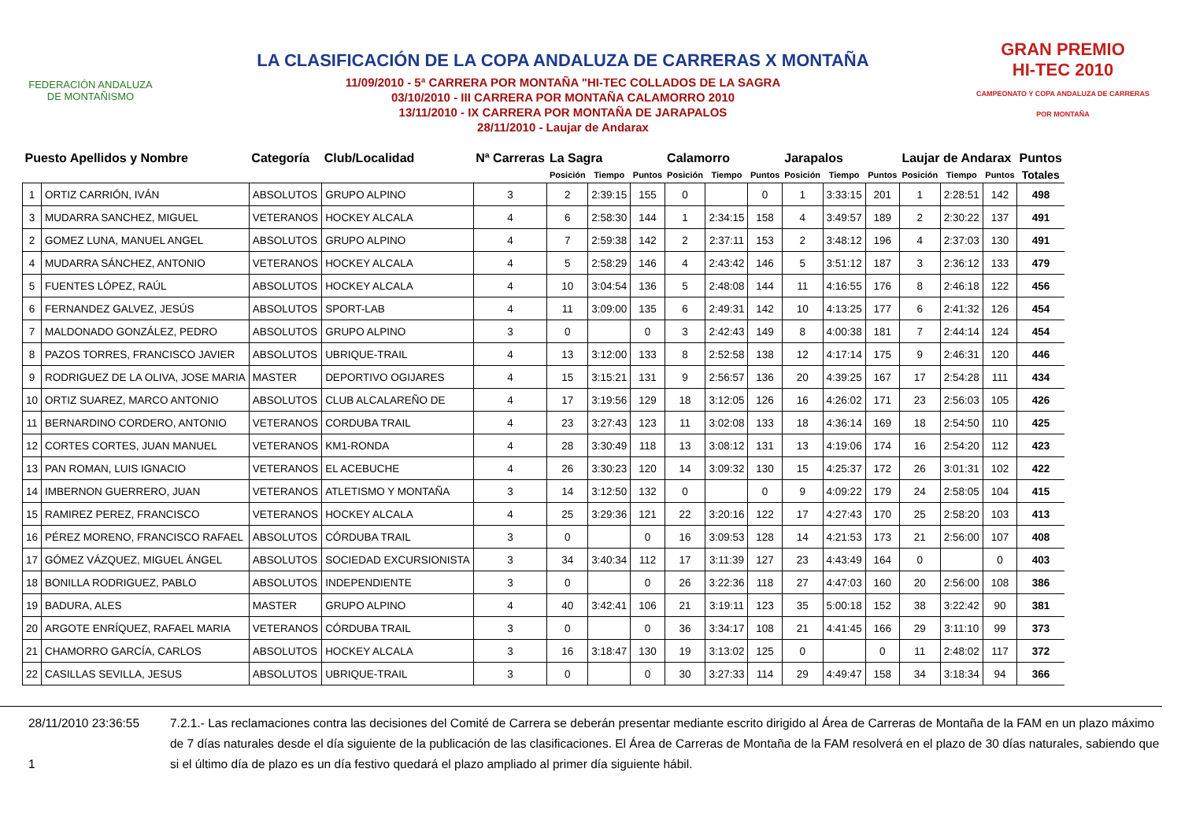FEDERACIÓN ANDALUZA
DE MONTAÑISMO
LA CLASIFICACIÓN DE LA COPA ANDALUZA DE CARRERAS X MONTAÑA
11/09/2010 - 5ª CARRERA POR MONTAÑA "HI-TEC COLLADOS DE LA SAGRA
03/10/2010 - III CARRERA POR MONTAÑA CALAMORRO 2010
13/11/2010 - IX CARRERA POR MONTAÑA DE JARAPALOS
28/11/2010 - Laujar de Andarax
GRAN PREMIO
HI-TEC 2010
CAMPEONATO Y COPA ANDALUZA DE CARRERAS POR MONTAÑA
| Puesto Apellidos y Nombre | | Categoría | Club/Localidad | Nª Carreras | La Sagra | | | Calamorro | | | Jarapalos | | | Laujar de Andarax | | | Puntos |
| --- | --- | --- | --- | --- | --- | --- | --- | --- | --- | --- | --- | --- | --- | --- | --- | --- | --- |
| | | | | | Posición | Tiempo | Puntos | Posición | Tiempo | Puntos | Posición | Tiempo | Puntos | Posición | Tiempo | Puntos | Totales |
| 1 | ORTIZ CARRIÓN, IVÁN | ABSOLUTOS | GRUPO ALPINO | 3 | 2 | 2:39:15 | 155 | 0 | | 0 | 1 | 3:33:15 | 201 | 1 | 2:28:51 | 142 | 498 |
| 3 | MUDARRA SANCHEZ, MIGUEL | VETERANOS | HOCKEY ALCALA | 4 | 6 | 2:58:30 | 144 | 1 | 2:34:15 | 158 | 4 | 3:49:57 | 189 | 2 | 2:30:22 | 137 | 491 |
| 2 | GOMEZ LUNA, MANUEL ANGEL | ABSOLUTOS | GRUPO ALPINO | 4 | 7 | 2:59:38 | 142 | 2 | 2:37:11 | 153 | 2 | 3:48:12 | 196 | 4 | 2:37:03 | 130 | 491 |
| 4 | MUDARRA SÁNCHEZ, ANTONIO | VETERANOS | HOCKEY ALCALA | 4 | 5 | 2:58:29 | 146 | 4 | 2:43:42 | 146 | 5 | 3:51:12 | 187 | 3 | 2:36:12 | 133 | 479 |
| 5 | FUENTES LÓPEZ, RAÚL | ABSOLUTOS | HOCKEY ALCALA | 4 | 10 | 3:04:54 | 136 | 5 | 2:48:08 | 144 | 11 | 4:16:55 | 176 | 8 | 2:46:18 | 122 | 456 |
| 6 | FERNANDEZ GALVEZ, JESÚS | ABSOLUTOS | SPORT-LAB | 4 | 11 | 3:09:00 | 135 | 6 | 2:49:31 | 142 | 10 | 4:13:25 | 177 | 6 | 2:41:32 | 126 | 454 |
| 7 | MALDONADO GONZÁLEZ, PEDRO | ABSOLUTOS | GRUPO ALPINO | 3 | 0 | | 0 | 3 | 2:42:43 | 149 | 8 | 4:00:38 | 181 | 7 | 2:44:14 | 124 | 454 |
| 8 | PAZOS TORRES, FRANCISCO JAVIER | ABSOLUTOS | UBRIQUE-TRAIL | 4 | 13 | 3:12:00 | 133 | 8 | 2:52:58 | 138 | 12 | 4:17:14 | 175 | 9 | 2:46:31 | 120 | 446 |
| 9 | RODRIGUEZ DE LA OLIVA, JOSE MARIA | MASTER | DEPORTIVO OGIJARES | 4 | 15 | 3:15:21 | 131 | 9 | 2:56:57 | 136 | 20 | 4:39:25 | 167 | 17 | 2:54:28 | 111 | 434 |
| 10 | ORTIZ SUAREZ, MARCO ANTONIO | ABSOLUTOS | CLUB ALCALAREÑO DE | 4 | 17 | 3:19:56 | 129 | 18 | 3:12:05 | 126 | 16 | 4:26:02 | 171 | 23 | 2:56:03 | 105 | 426 |
| 11 | BERNARDINO CORDERO, ANTONIO | VETERANOS | CORDUBA TRAIL | 4 | 23 | 3:27:43 | 123 | 11 | 3:02:08 | 133 | 18 | 4:36:14 | 169 | 18 | 2:54:50 | 110 | 425 |
| 12 | CORTES CORTES, JUAN MANUEL | VETERANOS | KM1-RONDA | 4 | 28 | 3:30:49 | 118 | 13 | 3:08:12 | 131 | 13 | 4:19:06 | 174 | 16 | 2:54:20 | 112 | 423 |
| 13 | PAN ROMAN, LUIS IGNACIO | VETERANOS | EL ACEBUCHE | 4 | 26 | 3:30:23 | 120 | 14 | 3:09:32 | 130 | 15 | 4:25:37 | 172 | 26 | 3:01:31 | 102 | 422 |
| 14 | IMBERNON GUERRERO, JUAN | VETERANOS | ATLETISMO Y MONTAÑA | 3 | 14 | 3:12:50 | 132 | 0 | | 0 | 9 | 4:09:22 | 179 | 24 | 2:58:05 | 104 | 415 |
| 15 | RAMIREZ PEREZ, FRANCISCO | VETERANOS | HOCKEY ALCALA | 4 | 25 | 3:29:36 | 121 | 22 | 3:20:16 | 122 | 17 | 4:27:43 | 170 | 25 | 2:58:20 | 103 | 413 |
| 16 | PÉREZ MORENO, FRANCISCO RAFAEL | ABSOLUTOS | CÓRDUBA TRAIL | 3 | 0 | | 0 | 16 | 3:09:53 | 128 | 14 | 4:21:53 | 173 | 21 | 2:56:00 | 107 | 408 |
| 17 | GÓMEZ VÁZQUEZ, MIGUEL ÁNGEL | ABSOLUTOS | SOCIEDAD EXCURSIONISTA | 3 | 34 | 3:40:34 | 112 | 17 | 3:11:39 | 127 | 23 | 4:43:49 | 164 | 0 | | 0 | 403 |
| 18 | BONILLA RODRIGUEZ, PABLO | ABSOLUTOS | INDEPENDIENTE | 3 | 0 | | 0 | 26 | 3:22:36 | 118 | 27 | 4:47:03 | 160 | 20 | 2:56:00 | 108 | 386 |
| 19 | BADURA, ALES | MASTER | GRUPO ALPINO | 4 | 40 | 3:42:41 | 106 | 21 | 3:19:11 | 123 | 35 | 5:00:18 | 152 | 38 | 3:22:42 | 90 | 381 |
| 20 | ARGOTE ENRÍQUEZ, RAFAEL MARIA | VETERANOS | CÓRDUBA TRAIL | 3 | 0 | | 0 | 36 | 3:34:17 | 108 | 21 | 4:41:45 | 166 | 29 | 3:11:10 | 99 | 373 |
| 21 | CHAMORRO GARCÍA, CARLOS | ABSOLUTOS | HOCKEY ALCALA | 3 | 16 | 3:18:47 | 130 | 19 | 3:13:02 | 125 | 0 | | 0 | 11 | 2:48:02 | 117 | 372 |
| 22 | CASILLAS SEVILLA, JESUS | ABSOLUTOS | UBRIQUE-TRAIL | 3 | 0 | | 0 | 30 | 3:27:33 | 114 | 29 | 4:49:47 | 158 | 34 | 3:18:34 | 94 | 366 |
28/11/2010 23:36:55
1
7.2.1.- Las reclamaciones contra las decisiones del Comité de Carrera se deberán presentar mediante escrito dirigido al Área de Carreras de Montaña de la FAM en un plazo máximo de 7 días naturales desde el día siguiente de la publicación de las clasificaciones. El Área de Carreras de Montaña de la FAM resolverá en el plazo de 30 días naturales, sabiendo que si el último día de plazo es un día festivo quedará el plazo ampliado al primer día siguiente hábil.